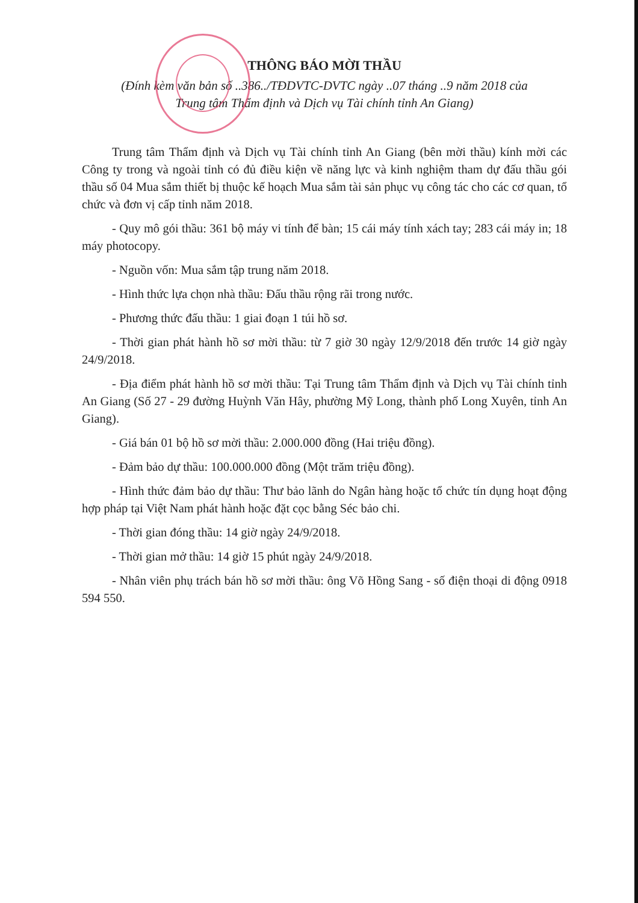THÔNG BÁO MỜI THẦU
(Đính kèm văn bản số ..386../TĐDVTC-DVTC ngày ..07 tháng ..9 năm 2018 của
Trung tâm Thẩm định và Dịch vụ Tài chính tỉnh An Giang)
Trung tâm Thẩm định và Dịch vụ Tài chính tỉnh An Giang (bên mời thầu) kính mời các Công ty trong và ngoài tỉnh có đủ điều kiện về năng lực và kinh nghiệm tham dự đấu thầu gói thầu số 04 Mua sắm thiết bị thuộc kế hoạch Mua sắm tài sản phục vụ công tác cho các cơ quan, tổ chức và đơn vị cấp tỉnh năm 2018.
- Quy mô gói thầu: 361 bộ máy vi tính để bàn; 15 cái máy tính xách tay; 283 cái máy in; 18 máy photocopy.
- Nguồn vốn: Mua sắm tập trung năm 2018.
- Hình thức lựa chọn nhà thầu: Đấu thầu rộng rãi trong nước.
- Phương thức đấu thầu: 1 giai đoạn 1 túi hồ sơ.
- Thời gian phát hành hồ sơ mời thầu: từ 7 giờ 30 ngày 12/9/2018 đến trước 14 giờ ngày 24/9/2018.
- Địa điểm phát hành hồ sơ mời thầu: Tại Trung tâm Thẩm định và Dịch vụ Tài chính tỉnh An Giang (Số 27 - 29 đường Huỳnh Văn Hây, phường Mỹ Long, thành phố Long Xuyên, tỉnh An Giang).
- Giá bán 01 bộ hồ sơ mời thầu: 2.000.000 đồng (Hai triệu đồng).
- Đảm bảo dự thầu: 100.000.000 đồng (Một trăm triệu đồng).
- Hình thức đảm bảo dự thầu: Thư bảo lãnh do Ngân hàng hoặc tổ chức tín dụng hoạt động hợp pháp tại Việt Nam phát hành hoặc đặt cọc bằng Séc bảo chi.
- Thời gian đóng thầu: 14 giờ ngày 24/9/2018.
- Thời gian mở thầu: 14 giờ 15 phút ngày 24/9/2018.
- Nhân viên phụ trách bán hồ sơ mời thầu: ông Võ Hồng Sang - số điện thoại di động 0918 594 550.